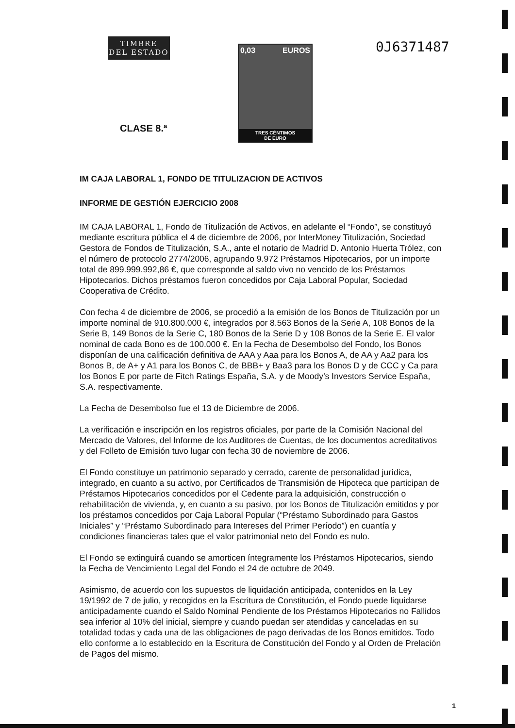TIMBRE
DEL ESTADO
CLASE 8.ª
0,03 EUROS
TRES CÉNTIMOS
DE EURO
0J6371487
IM CAJA LABORAL 1, FONDO DE TITULIZACION DE ACTIVOS
INFORME DE GESTIÓN EJERCICIO 2008
IM CAJA LABORAL 1, Fondo de Titulización de Activos, en adelante el “Fondo”, se constituyó mediante escritura pública el 4 de diciembre de 2006, por InterMoney Titulización, Sociedad Gestora de Fondos de Titulización, S.A., ante el notario de Madrid D. Antonio Huerta Trólez, con el número de protocolo 2774/2006, agrupando 9.972 Préstamos Hipotecarios, por un importe total de 899.999.992,86 €, que corresponde al saldo vivo no vencido de los Préstamos Hipotecarios. Dichos préstamos fueron concedidos por Caja Laboral Popular, Sociedad Cooperativa de Crédito.
Con fecha 4 de diciembre de 2006, se procedió a la emisión de los Bonos de Titulización por un importe nominal de 910.800.000 €, integrados por 8.563 Bonos de la Serie A, 108 Bonos de la Serie B, 149 Bonos de la Serie C, 180 Bonos de la Serie D y 108 Bonos de la Serie E. El valor nominal de cada Bono es de 100.000 €. En la Fecha de Desembolso del Fondo, los Bonos disponían de una calificación definitiva de AAA y Aaa para los Bonos A, de AA y Aa2 para los Bonos B, de A+ y A1 para los Bonos C, de BBB+ y Baa3 para los Bonos D y de CCC y Ca para los Bonos E por parte de Fitch Ratings España, S.A. y de Moody’s Investors Service España, S.A. respectivamente.
La Fecha de Desembolso fue el 13 de Diciembre de 2006.
La verificación e inscripción en los registros oficiales, por parte de la Comisión Nacional del Mercado de Valores, del Informe de los Auditores de Cuentas, de los documentos acreditativos y del Folleto de Emisión tuvo lugar con fecha 30 de noviembre de 2006.
El Fondo constituye un patrimonio separado y cerrado, carente de personalidad jurídica, integrado, en cuanto a su activo, por Certificados de Transmisión de Hipoteca que participan de Préstamos Hipotecarios concedidos por el Cedente para la adquisición, construcción o rehabilitación de vivienda, y, en cuanto a su pasivo, por los Bonos de Titulización emitidos y por los préstamos concedidos por Caja Laboral Popular (“Préstamo Subordinado para Gastos Iniciales” y “Préstamo Subordinado para Intereses del Primer Período”) en cuantía y condiciones financieras tales que el valor patrimonial neto del Fondo es nulo.
El Fondo se extinguirá cuando se amorticen íntegramente los Préstamos Hipotecarios, siendo la Fecha de Vencimiento Legal del Fondo el 24 de octubre de 2049.
Asimismo, de acuerdo con los supuestos de liquidación anticipada, contenidos en la Ley 19/1992 de 7 de julio, y recogidos en la Escritura de Constitución, el Fondo puede liquidarse anticipadamente cuando el Saldo Nominal Pendiente de los Préstamos Hipotecarios no Fallidos sea inferior al 10% del inicial, siempre y cuando puedan ser atendidas y canceladas en su totalidad todas y cada una de las obligaciones de pago derivadas de los Bonos emitidos. Todo ello conforme a lo establecido en la Escritura de Constitución del Fondo y al Orden de Prelación de Pagos del mismo.
1